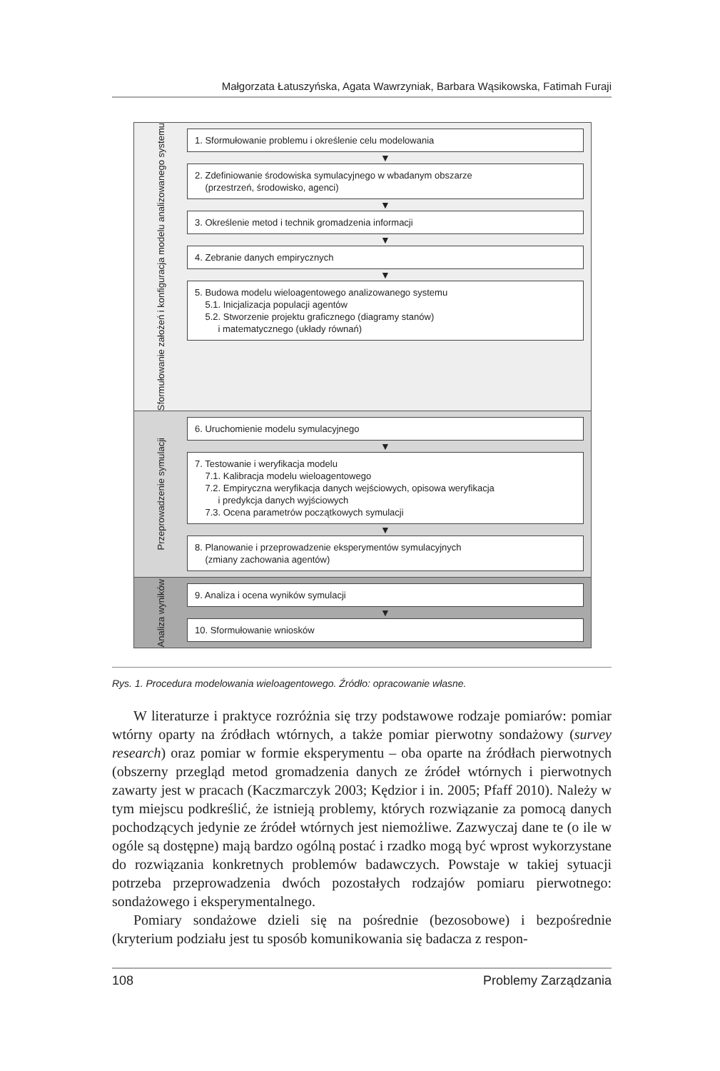Małgorzata Łatuszyńska, Agata Wawrzyniak, Barbara Wąsikowska, Fatimah Furaji
Sformułowanie założeń i konfiguracja modelu analizowanego systemu
1. Sformułowanie problemu i określenie celu modelowania
▼
2. Zdefiniowanie środowiska symulacyjnego w wbadanym obszarze
(przestrzeń, środowisko, agenci)
▼
3. Określenie metod i technik gromadzenia informacji
▼
4. Zebranie danych empirycznych
▼
5. Budowa modelu wieloagentowego analizowanego systemu
5.1. Inicjalizacja populacji agentów
5.2. Stworzenie projektu graficznego (diagramy stanów)
i matematycznego (układy równań)
Przeprowadzenie symulacji
6. Uruchomienie modelu symulacyjnego
▼
7. Testowanie i weryfikacja modelu
7.1. Kalibracja modelu wieloagentowego
7.2. Empiryczna weryfikacja danych wejściowych, opisowa weryfikacja
i predykcja danych wyjściowych
7.3. Ocena parametrów początkowych symulacji
▼
8. Planowanie i przeprowadzenie eksperymentów symulacyjnych
(zmiany zachowania agentów)
Analiza wyników
9. Analiza i ocena wyników symulacji
▼
10. Sformułowanie wniosków
Rys. 1. Procedura modelowania wieloagentowego. Źródło: opracowanie własne.
W literaturze i praktyce rozróżnia się trzy podstawowe rodzaje pomiarów: pomiar wtórny oparty na źródłach wtórnych, a także pomiar pierwotny sondażowy (survey research) oraz pomiar w formie eksperymentu – oba oparte na źródłach pierwotnych (obszerny przegląd metod gromadzenia danych ze źródeł wtórnych i pierwotnych zawarty jest w pracach (Kaczmarczyk 2003; Kędzior i in. 2005; Pfaff 2010). Należy w tym miejscu podkreślić, że istnieją problemy, których rozwiązanie za pomocą danych pochodzących jedynie ze źródeł wtórnych jest niemożliwe. Zazwyczaj dane te (o ile w ogóle są dostępne) mają bardzo ogólną postać i rzadko mogą być wprost wykorzystane do rozwiązania konkretnych problemów badawczych. Powstaje w takiej sytuacji potrzeba przeprowadzenia dwóch pozostałych rodzajów pomiaru pierwotnego: sondażowego i eksperymentalnego.
Pomiary sondażowe dzieli się na pośrednie (bezosobowe) i bezpośrednie (kryterium podziału jest tu sposób komunikowania się badacza z respon-
108 Problemy Zarządzania